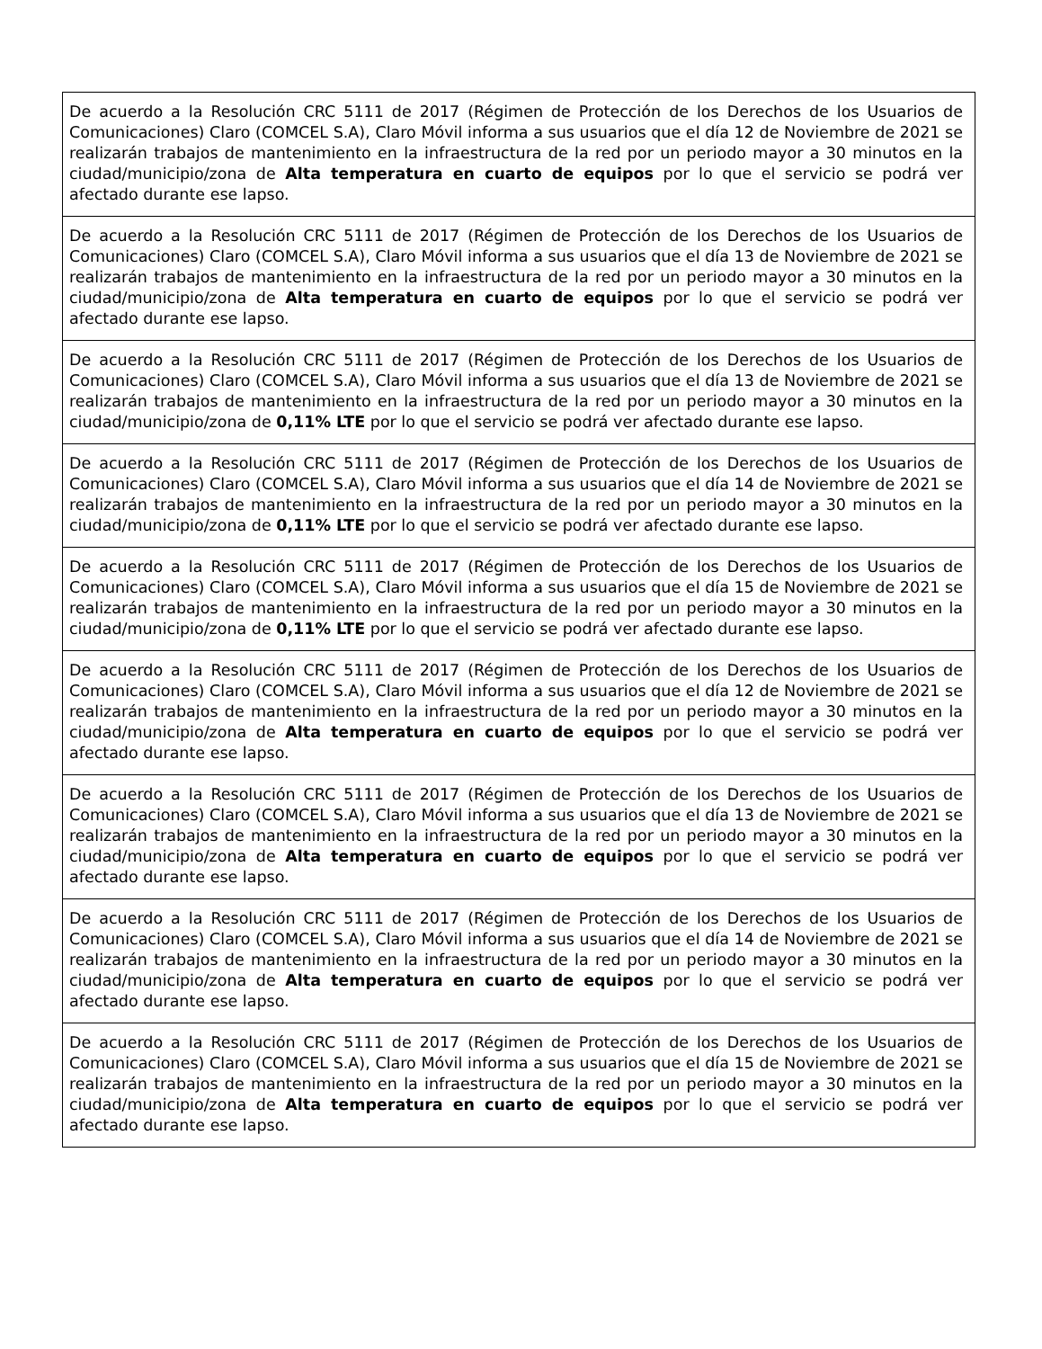| De acuerdo a la Resolución CRC 5111 de 2017 (Régimen de Protección de los Derechos de los Usuarios de Comunicaciones) Claro (COMCEL S.A), Claro Móvil informa a sus usuarios que el día 12 de Noviembre de 2021 se realizarán trabajos de mantenimiento en la infraestructura de la red por un periodo mayor a 30 minutos en la ciudad/municipio/zona de Alta temperatura en cuarto de equipos por lo que el servicio se podrá ver afectado durante ese lapso. |
| De acuerdo a la Resolución CRC 5111 de 2017 (Régimen de Protección de los Derechos de los Usuarios de Comunicaciones) Claro (COMCEL S.A), Claro Móvil informa a sus usuarios que el día 13 de Noviembre de 2021 se realizarán trabajos de mantenimiento en la infraestructura de la red por un periodo mayor a 30 minutos en la ciudad/municipio/zona de Alta temperatura en cuarto de equipos por lo que el servicio se podrá ver afectado durante ese lapso. |
| De acuerdo a la Resolución CRC 5111 de 2017 (Régimen de Protección de los Derechos de los Usuarios de Comunicaciones) Claro (COMCEL S.A), Claro Móvil informa a sus usuarios que el día 13 de Noviembre de 2021 se realizarán trabajos de mantenimiento en la infraestructura de la red por un periodo mayor a 30 minutos en la ciudad/municipio/zona de 0,11% LTE por lo que el servicio se podrá ver afectado durante ese lapso. |
| De acuerdo a la Resolución CRC 5111 de 2017 (Régimen de Protección de los Derechos de los Usuarios de Comunicaciones) Claro (COMCEL S.A), Claro Móvil informa a sus usuarios que el día 14 de Noviembre de 2021 se realizarán trabajos de mantenimiento en la infraestructura de la red por un periodo mayor a 30 minutos en la ciudad/municipio/zona de 0,11% LTE por lo que el servicio se podrá ver afectado durante ese lapso. |
| De acuerdo a la Resolución CRC 5111 de 2017 (Régimen de Protección de los Derechos de los Usuarios de Comunicaciones) Claro (COMCEL S.A), Claro Móvil informa a sus usuarios que el día 15 de Noviembre de 2021 se realizarán trabajos de mantenimiento en la infraestructura de la red por un periodo mayor a 30 minutos en la ciudad/municipio/zona de 0,11% LTE por lo que el servicio se podrá ver afectado durante ese lapso. |
| De acuerdo a la Resolución CRC 5111 de 2017 (Régimen de Protección de los Derechos de los Usuarios de Comunicaciones) Claro (COMCEL S.A), Claro Móvil informa a sus usuarios que el día 12 de Noviembre de 2021 se realizarán trabajos de mantenimiento en la infraestructura de la red por un periodo mayor a 30 minutos en la ciudad/municipio/zona de Alta temperatura en cuarto de equipos por lo que el servicio se podrá ver afectado durante ese lapso. |
| De acuerdo a la Resolución CRC 5111 de 2017 (Régimen de Protección de los Derechos de los Usuarios de Comunicaciones) Claro (COMCEL S.A), Claro Móvil informa a sus usuarios que el día 13 de Noviembre de 2021 se realizarán trabajos de mantenimiento en la infraestructura de la red por un periodo mayor a 30 minutos en la ciudad/municipio/zona de Alta temperatura en cuarto de equipos por lo que el servicio se podrá ver afectado durante ese lapso. |
| De acuerdo a la Resolución CRC 5111 de 2017 (Régimen de Protección de los Derechos de los Usuarios de Comunicaciones) Claro (COMCEL S.A), Claro Móvil informa a sus usuarios que el día 14 de Noviembre de 2021 se realizarán trabajos de mantenimiento en la infraestructura de la red por un periodo mayor a 30 minutos en la ciudad/municipio/zona de Alta temperatura en cuarto de equipos por lo que el servicio se podrá ver afectado durante ese lapso. |
| De acuerdo a la Resolución CRC 5111 de 2017 (Régimen de Protección de los Derechos de los Usuarios de Comunicaciones) Claro (COMCEL S.A), Claro Móvil informa a sus usuarios que el día 15 de Noviembre de 2021 se realizarán trabajos de mantenimiento en la infraestructura de la red por un periodo mayor a 30 minutos en la ciudad/municipio/zona de Alta temperatura en cuarto de equipos por lo que el servicio se podrá ver afectado durante ese lapso. |